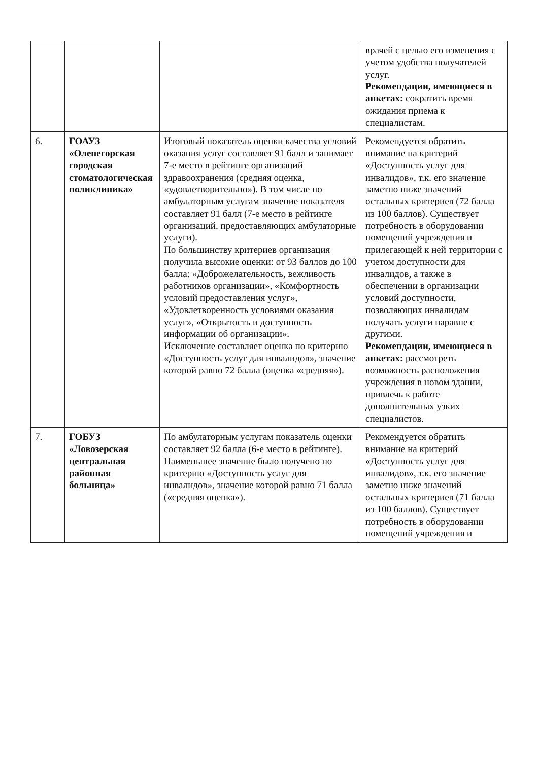| | | | врачей с целью его изменения с учетом удобства получателей услуг. Рекомендации, имеющиеся в анкетах: сократить время ожидания приема к специалистам. |
| 6. | ГОАУЗ «Оленегорская городская стоматологическая поликлиника» | Итоговый показатель оценки качества условий оказания услуг составляет 91 балл и занимает 7-е место в рейтинге организаций здравоохранения (средняя оценка, «удовлетворительно»). В том числе по амбулаторным услугам значение показателя составляет 91 балл (7-е место в рейтинге организаций, предоставляющих амбулаторные услуги). По большинству критериев организация получила высокие оценки: от 93 баллов до 100 балла: «Доброжелательность, вежливость работников организации», «Комфортность условий предоставления услуг», «Удовлетворенность условиями оказания услуг», «Открытость и доступность информации об организации». Исключение составляет оценка по критерию «Доступность услуг для инвалидов», значение которой равно 72 балла (оценка «средняя»). | Рекомендуется обратить внимание на критерий «Доступность услуг для инвалидов», т.к. его значение заметно ниже значений остальных критериев (72 балла из 100 баллов). Существует потребность в оборудовании помещений учреждения и прилегающей к ней территории с учетом доступности для инвалидов, а также в обеспечении в организации условий доступности, позволяющих инвалидам получать услуги наравне с другими. Рекомендации, имеющиеся в анкетах: рассмотреть возможность расположения учреждения в новом здании, привлечь к работе дополнительных узких специалистов. |
| 7. | ГОБУЗ «Ловозерская центральная районная больница» | По амбулаторным услугам показатель оценки составляет 92 балла (6-е место в рейтинге). Наименьшее значение было получено по критерию «Доступность услуг для инвалидов», значение которой равно 71 балла («средняя оценка»). | Рекомендуется обратить внимание на критерий «Доступность услуг для инвалидов», т.к. его значение заметно ниже значений остальных критериев (71 балла из 100 баллов). Существует потребность в оборудовании помещений учреждения и |